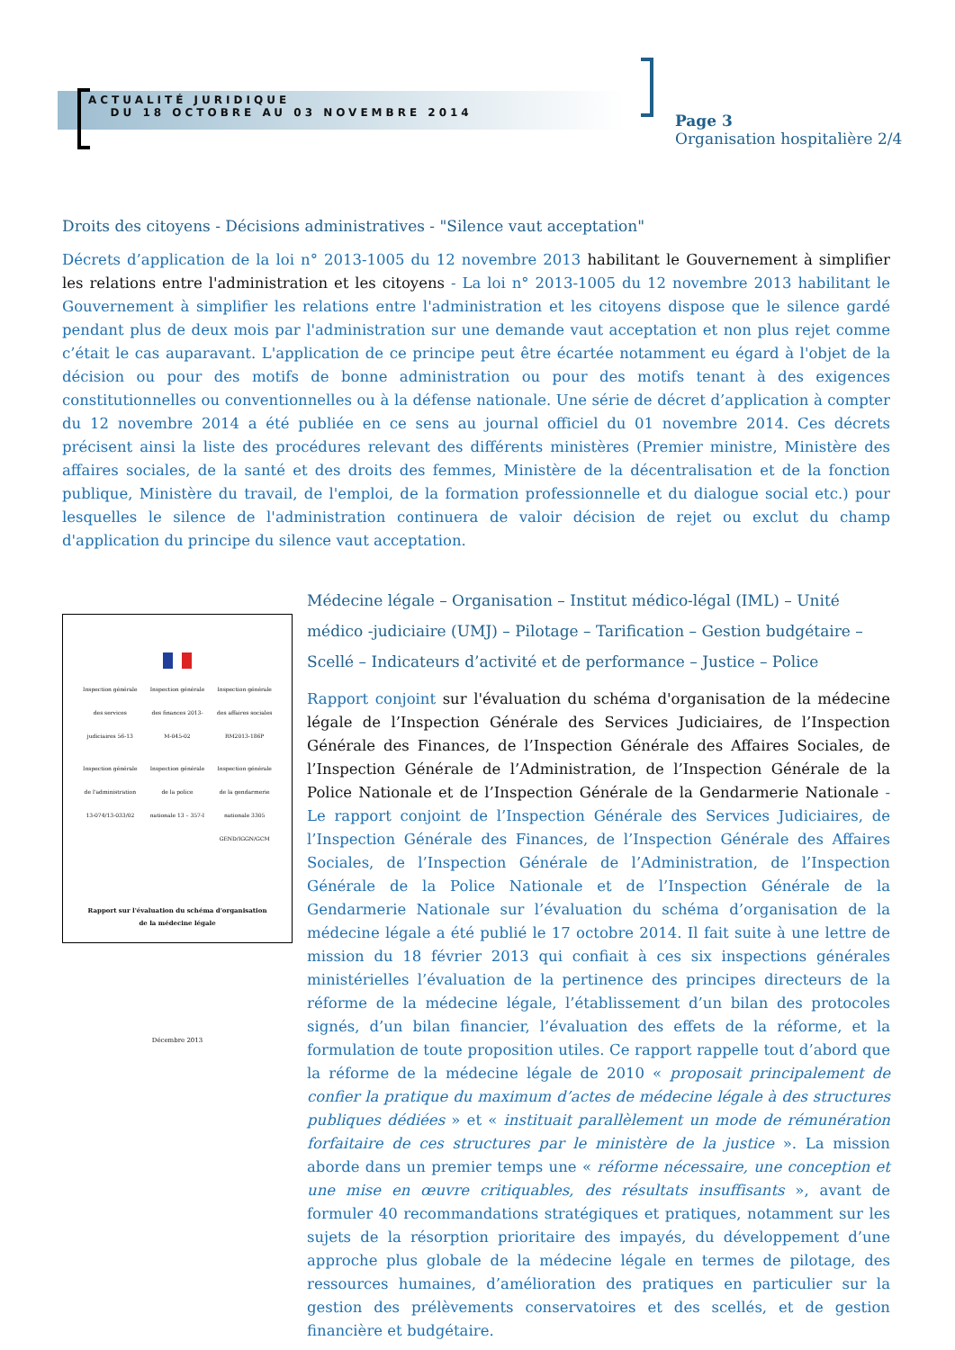ACTUALITÉ JURIDIQUE
DU 18 OCTOBRE AU 03 NOVEMBRE 2014
Page 3
Organisation hospitalière 2/4
Droits des citoyens - Décisions administratives - "Silence vaut acceptation"
Décrets d’application de la loi n° 2013-1005 du 12 novembre 2013 habilitant le Gouvernement à simplifier les relations entre l'administration et les citoyens - La loi n° 2013-1005 du 12 novembre 2013 habilitant le Gouvernement à simplifier les relations entre l'administration et les citoyens dispose que le silence gardé pendant plus de deux mois par l'administration sur une demande vaut acceptation et non plus rejet comme c’était le cas auparavant. L'application de ce principe peut être écartée notamment eu égard à l'objet de la décision ou pour des motifs de bonne administration ou pour des motifs tenant à des exigences constitutionnelles ou conventionnelles ou à la défense nationale. Une série de décret d’application à compter du 12 novembre 2014 a été publiée en ce sens au journal officiel du 01 novembre 2014. Ces décrets précisent ainsi la liste des procédures relevant des différents ministères (Premier ministre, Ministère des affaires sociales, de la santé et des droits des femmes, Ministère de la décentralisation et de la fonction publique, Ministère du travail, de l'emploi, de la formation professionnelle et du dialogue social etc.) pour lesquelles le silence de l'administration continuera de valoir décision de rejet ou exclut du champ d'application du principe du silence vaut acceptation.
Inspection générale des services judiciaires 56-13
Inspection générale des finances 2013-M-045-02
Inspection générale des affaires sociales RM2013-186P
Inspection générale de l'administration 13-074/13-033/02
Inspection générale de la police nationale 13 – 357-I
Inspection générale de la gendarmerie nationale 3305 GEND/IGGN/GCM
Rapport sur l'évaluation du schéma d'organisation
de la médecine légale
Décembre 2013
Médecine légale – Organisation – Institut médico-légal (IML) – Unité médico -judiciaire (UMJ) – Pilotage – Tarification – Gestion budgétaire – Scellé – Indicateurs d’activité et de performance – Justice – Police
Rapport conjoint sur l'évaluation du schéma d'organisation de la médecine légale de l’Inspection Générale des Services Judiciaires, de l’Inspection Générale des Finances, de l’Inspection Générale des Affaires Sociales, de l’Inspection Générale de l’Administration, de l’Inspection Générale de la Police Nationale et de l’Inspection Générale de la Gendarmerie Nationale - Le rapport conjoint de l’Inspection Générale des Services Judiciaires, de l’Inspection Générale des Finances, de l’Inspection Générale des Affaires Sociales, de l’Inspection Générale de l’Administration, de l’Inspection Générale de la Police Nationale et de l’Inspection Générale de la Gendarmerie Nationale sur l’évaluation du schéma d’organisation de la médecine légale a été publié le 17 octobre 2014. Il fait suite à une lettre de mission du 18 février 2013 qui confiait à ces six inspections générales ministérielles l’évaluation de la pertinence des principes directeurs de la réforme de la médecine légale, l’établissement d’un bilan des protocoles signés, d’un bilan financier, l’évaluation des effets de la réforme, et la formulation de toute proposition utiles. Ce rapport rappelle tout d’abord que la réforme de la médecine légale de 2010 « proposait principalement de confier la pratique du maximum d’actes de médecine légale à des structures publiques dédiées » et « instituait parallèlement un mode de rémunération forfaitaire de ces structures par le ministère de la justice ». La mission aborde dans un premier temps une « réforme nécessaire, une conception et une mise en œuvre critiquables, des résultats insuffisants », avant de formuler 40 recommandations stratégiques et pratiques, notamment sur les sujets de la résorption prioritaire des impayés, du développement d’une approche plus globale de la médecine légale en termes de pilotage, des ressources humaines, d’amélioration des pratiques en particulier sur la gestion des prélèvements conservatoires et des scellés, et de gestion financière et budgétaire.